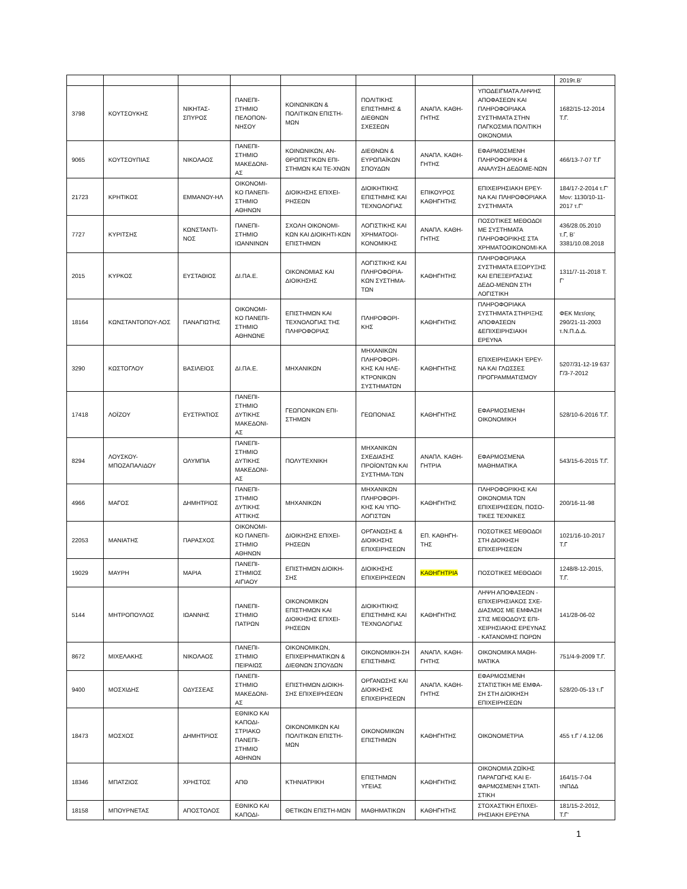| | | | | | | | | 2019τ.Β' |
| 3798 | ΚΟΥΤΣΟΥΚΗΣ | ΝΙΚΗΤΑΣ-ΣΠΥΡΟΣ | ΠΑΝΕΠΙ-ΣΤΗΜΙΟ ΠΕΛΟΠΟΝ-ΝΗΣΟΥ | ΚΟΙΝΩΝΙΚΩΝ & ΠΟΛΙΤΙΚΩΝ ΕΠΙΣΤΗ-ΜΩΝ | ΠΟΛΙΤΙΚΗΣ ΕΠΙΣΤΗΜΗΣ & ΔΙΕΘΝΩΝ ΣΧΕΣΕΩΝ | ΑΝΑΠΛ. ΚΑΘΗ-ΓΗΤΗΣ | ΥΠΟΔΕΙΓΜΑΤΑ ΛΗΨΗΣ ΑΠΟΦΑΣΕΩΝ ΚΑΙ ΠΛΗΡΟΦΟΡΙΑΚΑ ΣΥΣΤΗΜΑΤΑ ΣΤΗΝ ΠΑΓΚΟΣΜΙΑ ΠΟΛΙΤΙΚΗ ΟΙΚΟΝΟΜΙΑ | 1682/15-12-2014 Τ.Γ. |
| 9065 | ΚΟΥΤΣΟΥΠΙΑΣ | ΝΙΚΟΛΑΟΣ | ΠΑΝΕΠΙ-ΣΤΗΜΙΟ ΜΑΚΕΔΟΝΙ-ΑΣ | ΚΟΙΝΩΝΙΚΩΝ, ΑΝ-ΘΡΩΠΙΣΤΙΚΩΝ ΕΠΙ-ΣΤΗΜΩΝ ΚΑΙ ΤΕ-ΧΝΩΝ | ΔΙΕΘΝΩΝ & ΕΥΡΩΠΑΪΚΩΝ ΣΠΟΥΔΩΝ | ΑΝΑΠΛ. ΚΑΘΗ-ΓΗΤΗΣ | ΕΦΑΡΜΟΣΜΕΝΗ ΠΛΗΡΟΦΟΡΙΚΗ & ΑΝΑΛΥΣΗ ΔΕΔΟΜΕ-ΝΩΝ | 466/13-7-07 Τ.Γ |
| 21723 | ΚΡΗΤΙΚΟΣ | ΕΜΜΑΝΟΥ-ΗΛ | ΟΙΚΟΝΟΜΙ-ΚΟ ΠΑΝΕΠΙ-ΣΤΗΜΙΟ ΑΘΗΝΩΝ | ΔΙΟΙΚΗΣΗΣ ΕΠΙΧΕΙ-ΡΗΣΕΩΝ | ΔΙΟΙΚΗΤΙΚΗΣ ΕΠΙΣΤΗΜΗΣ ΚΑΙ ΤΕΧΝΟΛΟΓΙΑΣ | ΕΠΙΚΟΥΡΟΣ ΚΑΘΗΓΗΤΗΣ | ΕΠΙΧΕΙΡΗΣΙΑΚΗ ΕΡΕΥ-ΝΑ ΚΑΙ ΠΛΗΡΟΦΟΡΙΑΚΑ ΣΥΣΤΗΜΑΤΑ | 184/17-2-2014 τ.Γ' Μον: 1130/10-11-2017 τ.Γ' |
| 7727 | ΚΥΡΙΤΣΗΣ | ΚΩΝΣΤΑΝΤΙ-ΝΟΣ | ΠΑΝΕΠΙ-ΣΤΗΜΙΟ ΙΩΑΝΝΙΝΩΝ | ΣΧΟΛΗ ΟΙΚΟΝΟΜΙ-ΚΩΝ ΚΑΙ ΔΙΟΙΚΗΤΙ-ΚΩΝ ΕΠΙΣΤΗΜΩΝ | ΛΟΓΙΣΤΙΚΗΣ ΚΑΙ ΧΡΗΜΑΤΟΟΙ-ΚΟΝΟΜΙΚΗΣ | ΑΝΑΠΛ. ΚΑΘΗ-ΓΗΤΗΣ | ΠΟΣΟΤΙΚΕΣ ΜΕΘΟΔΟΙ ΜΕ ΣΥΣΤΗΜΑΤΑ ΠΛΗΡΟΦΟΡΙΚΗΣ ΣΤΑ ΧΡΗΜΑΤΟΟΙΚΟΝΟΜΙ-ΚΑ | 436/28.05.2010 τ.Γ, Β’ 3381/10.08.2018 |
| 2015 | ΚΥΡΚΟΣ | ΕΥΣΤΑΘΙΟΣ | ΔΙ.ΠΑ.Ε. | ΟΙΚΟΝΟΜΙΑΣ ΚΑΙ ΔΙΟΙΚΗΣΗΣ | ΛΟΓΙΣΤΙΚΗΣ ΚΑΙ ΠΛΗΡΟΦΟΡΙΑ-ΚΩΝ ΣΥΣΤΗΜΑ-ΤΩΝ | ΚΑΘΗΓΗΤΗΣ | ΠΛΗΡΟΦΟΡΙΑΚΑ ΣΥΣΤΗΜΑΤΑ ΕΞΟΡΥΞΗΣ ΚΑΙ ΕΠΕΞΕΡΓΑΣΙΑΣ ΔΕΔΟ-ΜΕΝΩΝ ΣΤΗ ΛΟΓΙΣΤΙΚΗ | 1311/7-11-2018 Τ. Γ’ |
| 18164 | ΚΩΝΣΤΑΝΤΟΠΟΥ-ΛΟΣ | ΠΑΝΑΓΙΩΤΗΣ | ΟΙΚΟΝΟΜΙ-ΚΟ ΠΑΝΕΠΙ-ΣΤΗΜΙΟ ΑΘΗΝΩΝΕ | ΕΠΙΣΤΗΜΩΝ ΚΑΙ ΤΕΧΝΟΛΟΓΙΑΣ ΤΗΣ ΠΛΗΡΟΦΟΡΙΑΣ | ΠΛΗΡΟΦΟΡΙ-ΚΗΣ | ΚΑΘΗΓΗΤΗΣ | ΠΛΗΡΟΦΟΡΙΑΚΑ ΣΥΣΤΗΜΑΤΑ ΣΤΗΡΙΞΗΣ ΑΠΟΦΑΣΕΩΝ &ΕΠΙΧΕΙΡΗΣΙΑΚΗ ΕΡΕΥΝΑ | ΦΕΚ Μετ/σης 290/21-11-2003 τ.Ν.Π.Δ.Δ. |
| 3290 | ΚΩΣΤΟΓΛΟΥ | ΒΑΣΙΛΕΙΟΣ | ΔΙ.ΠΑ.Ε. | ΜΗΧΑΝΙΚΩΝ | ΜΗΧΑΝΙΚΩΝ ΠΛΗΡΟΦΟΡΙ-ΚΗΣ ΚΑΙ ΗΛΕ-ΚΤΡΟΝΙΚΩΝ ΣΥΣΤΗΜΑΤΩΝ | ΚΑΘΗΓΗΤΗΣ | ΕΠΙΧΕΙΡΗΣΙΑΚΗ ΈΡΕΥ-ΝΑ ΚΑΙ ΓΛΩΣΣΕΣ ΠΡΟΓΡΑΜΜΑΤΙΣΜΟΥ | 5207/31-12-19 637 Γ/3-7-2012 |
| 17418 | ΛΟΪΖΟΥ | ΕΥΣΤΡΑΤΙΟΣ | ΠΑΝΕΠΙ-ΣΤΗΜΙΟ ΔΥΤΙΚΗΣ ΜΑΚΕΔΟΝΙ-ΑΣ | ΓΕΩΠΟΝΙΚΩΝ ΕΠΙ-ΣΤΗΜΩΝ | ΓΕΩΠΟΝΙΑΣ | ΚΑΘΗΓΗΤΗΣ | ΕΦΑΡΜΟΣΜΕΝΗ ΟΙΚΟΝΟΜΙΚΗ | 528/10-6-2016 Τ.Γ. |
| 8294 | ΛΟΥΣΚΟΥ-ΜΠΟΖΑΠΑΛΙΔΟΥ | ΟΛΥΜΠΙΑ | ΠΑΝΕΠΙ-ΣΤΗΜΙΟ ΔΥΤΙΚΗΣ ΜΑΚΕΔΟΝΙ-ΑΣ | ΠΟΛΥΤΕΧΝΙΚΗ | ΜΗΧΑΝΙΚΩΝ ΣΧΕΔΙΑΣΗΣ ΠΡΟΪΟΝΤΩΝ ΚΑΙ ΣΥΣΤΗΜΑ-ΤΩΝ | ΑΝΑΠΛ. ΚΑΘΗ-ΓΗΤΡΙΑ | ΕΦΑΡΜΟΣΜΕΝΑ ΜΑΘΗΜΑΤΙΚΑ | 543/15-6-2015 Τ.Γ. |
| 4966 | ΜΑΓΟΣ | ΔΗΜΗΤΡΙΟΣ | ΠΑΝΕΠΙ-ΣΤΗΜΙΟ ΔΥΤΙΚΗΣ ΑΤΤΙΚΗΣ | ΜΗΧΑΝΙΚΩΝ | ΜΗΧΑΝΙΚΩΝ ΠΛΗΡΟΦΟΡΙ-ΚΗΣ ΚΑΙ ΥΠΟ-ΛΟΓΙΣΤΩΝ | ΚΑΘΗΓΗΤΗΣ | ΠΛΗΡΟΦΟΡΙΚΗΣ ΚΑΙ ΟΙΚΟΝΟΜΙΑ ΤΩΝ ΕΠΙΧΕΙΡΗΣΕΩΝ, ΠΟΣΟ-ΤΙΚΕΣ ΤΕΧΝΙΚΕΣ | 200/16-11-98 |
| 22053 | ΜΑΝΙΑΤΗΣ | ΠΑΡΑΣΧΟΣ | ΟΙΚΟΝΟΜΙ-ΚΟ ΠΑΝΕΠΙ-ΣΤΗΜΙΟ ΑΘΗΝΩΝ | ΔΙΟΙΚΗΣΗΣ ΕΠΙΧΕΙ-ΡΗΣΕΩΝ | ΟΡΓΑΝΩΣΗΣ & ΔΙΟΙΚΗΣΗΣ ΕΠΙΧΕΙΡΗΣΕΩΝ | ΕΠ. ΚΑΘΗΓΗ-ΤΗΣ | ΠΟΣΟΤΙΚΕΣ ΜΕΘΟΔΟΙ ΣΤΗ ΔΙΟΙΚΗΣΗ ΕΠΙΧΕΙΡΗΣΕΩΝ | 1021/16-10-2017 Τ.Γ |
| 19029 | ΜΑΥΡΗ | ΜΑΡΙΑ | ΠΑΝΕΠΙ-ΣΤΗΜΙΟΣ ΑΙΓΙΑΟΥ | ΕΠΙΣΤΗΜΩΝ ΔΙΟΙΚΗ-ΣΗΣ | ΔΙΟΙΚΗΣΗΣ ΕΠΙΧΕΙΡΗΣΕΩΝ | ΚΑΘΗΓΗΤΡΙΑ | ΠΟΣΟΤΙΚΕΣ ΜΕΘΟΔΟΙ | 1248/8-12-2015, Τ.Γ. |
| 5144 | ΜΗΤΡΟΠΟΥΛΟΣ | ΙΩΑΝΝΗΣ | ΠΑΝΕΠΙ-ΣΤΗΜΙΟ ΠΑΤΡΩΝ | ΟΙΚΟΝΟΜΙΚΩΝ ΕΠΙΣΤΗΜΩΝ ΚΑΙ ΔΙΟΙΚΗΣΗΣ ΕΠΙΧΕΙ-ΡΗΣΕΩΝ | ΔΙΟΙΚΗΤΙΚΗΣ ΕΠΙΣΤΗΜΗΣ ΚΑΙ ΤΕΧΝΟΛΟΓΙΑΣ | ΚΑΘΗΓΗΤΗΣ | ΛΗΨΗ ΑΠΟΦΑΣΕΩΝ - ΕΠΙΧΕΙΡΗΣΙΑΚΟΣ ΣΧΕ-ΔΙΑΣΜΟΣ ΜΕ ΕΜΦΑΣΗ ΣΤΙΣ ΜΕΘΟΔΟΥΣ ΕΠΙ-ΧΕΙΡΗΣΙΑΚΗΣ ΕΡΕΥΝΑΣ - ΚΑΤΑΝΟΜΗΣ ΠΟΡΩΝ | 141/28-06-02 |
| 8672 | ΜΙΧΕΛΑΚΗΣ | ΝΙΚΟΛΑΟΣ | ΠΑΝΕΠΙ-ΣΤΗΜΙΟ ΠΕΙΡΑΙΩΣ | ΟΙΚΟΝΟΜΙΚΩΝ, ΕΠΙΧΕΙΡΗΜΑΤΙΚΩΝ & ΔΙΕΘΝΩΝ ΣΠΟΥΔΩΝ | ΟΙΚΟΝΟΜΙΚΗ-ΣΗ ΕΠΙΣΤΗΜΗΣ | ΑΝΑΠΛ. ΚΑΘΗ-ΓΗΤΗΣ | ΟΙΚΟΝΟΜΙΚΑ ΜΑΘΗ-ΜΑΤΙΚΑ | 751/4-9-2009 Τ.Γ. |
| 9400 | ΜΟΣΧΙΔΗΣ | ΟΔΥΣΣΕΑΣ | ΠΑΝΕΠΙ-ΣΤΗΜΙΟ ΜΑΚΕΔΟΝΙ-ΑΣ | ΕΠΙΣΤΗΜΩΝ ΔΙΟΙΚΗ-ΣΗΣ ΕΠΙΧΕΙΡΗΣΕΩΝ | ΟΡΓΑΝΩΣΗΣ ΚΑΙ ΔΙΟΙΚΗΣΗΣ ΕΠΙΧΕΙΡΗΣΕΩΝ | ΑΝΑΠΛ. ΚΑΘΗ-ΓΗΤΗΣ | ΕΦΑΡΜΟΣΜΕΝΗ ΣΤΑΤΙΣΤΙΚΗ ΜΕ ΕΜΦΑ-ΣΗ ΣΤΗ ΔΙΟΙΚΗΣΗ ΕΠΙΧΕΙΡΗΣΕΩΝ | 528/20-05-13 τ.Γ |
| 18473 | ΜΟΣΧΟΣ | ΔΗΜΗΤΡΙΟΣ | ΕΘΝΙΚΟ ΚΑΙ ΚΑΠΟΔΙ-ΣΤΡΙΑΚΟ ΠΑΝΕΠΙ-ΣΤΗΜΙΟ ΑΘΗΝΩΝ | ΟΙΚΟΝΟΜΙΚΩΝ ΚΑΙ ΠΟΛΙΤΙΚΩΝ ΕΠΙΣΤΗ-ΜΩΝ | ΟΙΚΟΝΟΜΙΚΩΝ ΕΠΙΣΤΗΜΩΝ | ΚΑΘΗΓΗΤΗΣ | ΟΙΚΟΝΟΜΕΤΡΙΑ | 455 τ.Γ / 4.12.06 |
| 18346 | ΜΠΑΤΖΙΟΣ | ΧΡΗΣΤΟΣ | ΑΠΘ | ΚΤΗΝΙΑΤΡΙΚΗ | ΕΠΙΣΤΗΜΩΝ ΥΓΕΙΑΣ | ΚΑΘΗΓΗΤΗΣ | ΟΙΚΟΝΟΜΙΑ ΖΩΪΚΗΣ ΠΑΡΑΓΩΓΗΣ ΚΑΙ Ε-ΦΑΡΜΟΣΜΕΝΗ ΣΤΑΤΙ-ΣΤΙΚΗ | 164/15-7-04 τΝΠΔΔ |
| 18158 | ΜΠΟΥΡΝΕΤΑΣ | ΑΠΟΣΤΟΛΟΣ | ΕΘΝΙΚΟ ΚΑΙ ΚΑΠΟΔΙ- | ΘΕΤΙΚΩΝ ΕΠΙΣΤΗ-ΜΩΝ | ΜΑΘΗΜΑΤΙΚΩΝ | ΚΑΘΗΓΗΤΗΣ | ΣΤΟΧΑΣΤΙΚΗ ΕΠΙΧΕΙ-ΡΗΣΙΑΚΗ ΕΡΕΥΝΑ | 181/15-2-2012, Τ.Γ' |
1